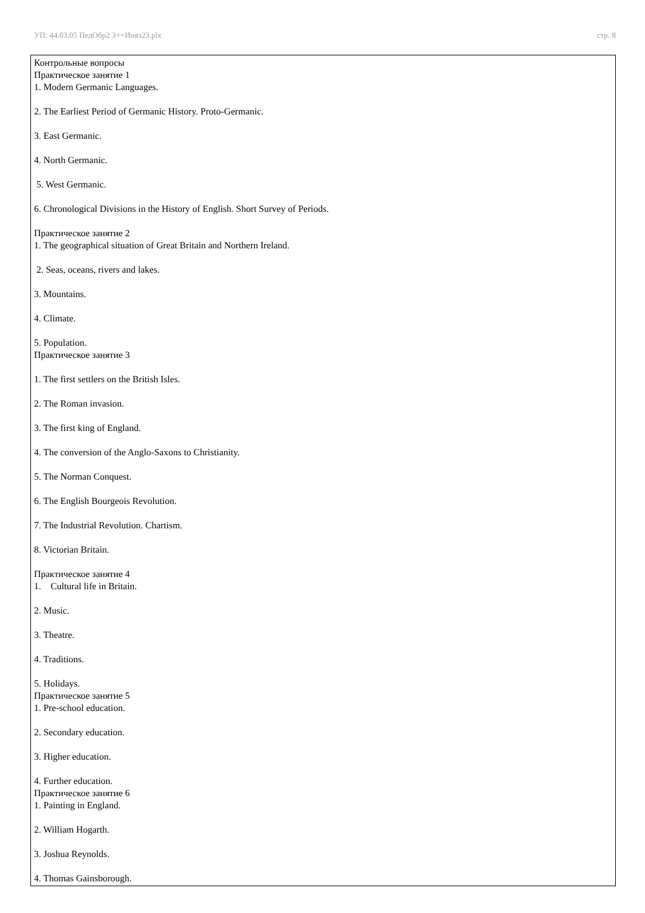УП: 44.03.05 ПедОбр2 3++Иняз23.plx стр. 8
Контрольные вопросы
Практическое занятие 1
1. Modern Germanic Languages.
2. The Earliest Period of Germanic History. Proto-Germanic.
3. East Germanic.
4. North Germanic.
5. West Germanic.
6. Chronological Divisions in the History of English. Short Survey of Periods.
Практическое занятие 2
1. The geographical situation of Great Britain and Northern Ireland.
2. Seas, oceans, rivers and lakes.
3. Mountains.
4. Climate.
5. Population.
Практическое занятие 3
1. The first settlers on the British Isles.
2. The Roman invasion.
3. The first king of England.
4. The conversion of the Anglo-Saxons to Christianity.
5. The Norman Conquest.
6. The English Bourgeois Revolution.
7. The Industrial Revolution. Chartism.
8. Victorian Britain.
Практическое занятие 4
1. Cultural life in Britain.
2. Music.
3. Theatre.
4. Traditions.
5. Holidays.
Практическое занятие 5
1. Pre-school education.
2. Secondary education.
3. Higher education.
4. Further education.
Практическое занятие 6
1. Painting in England.
2. William Hogarth.
3. Joshua Reynolds.
4. Thomas Gainsborough.